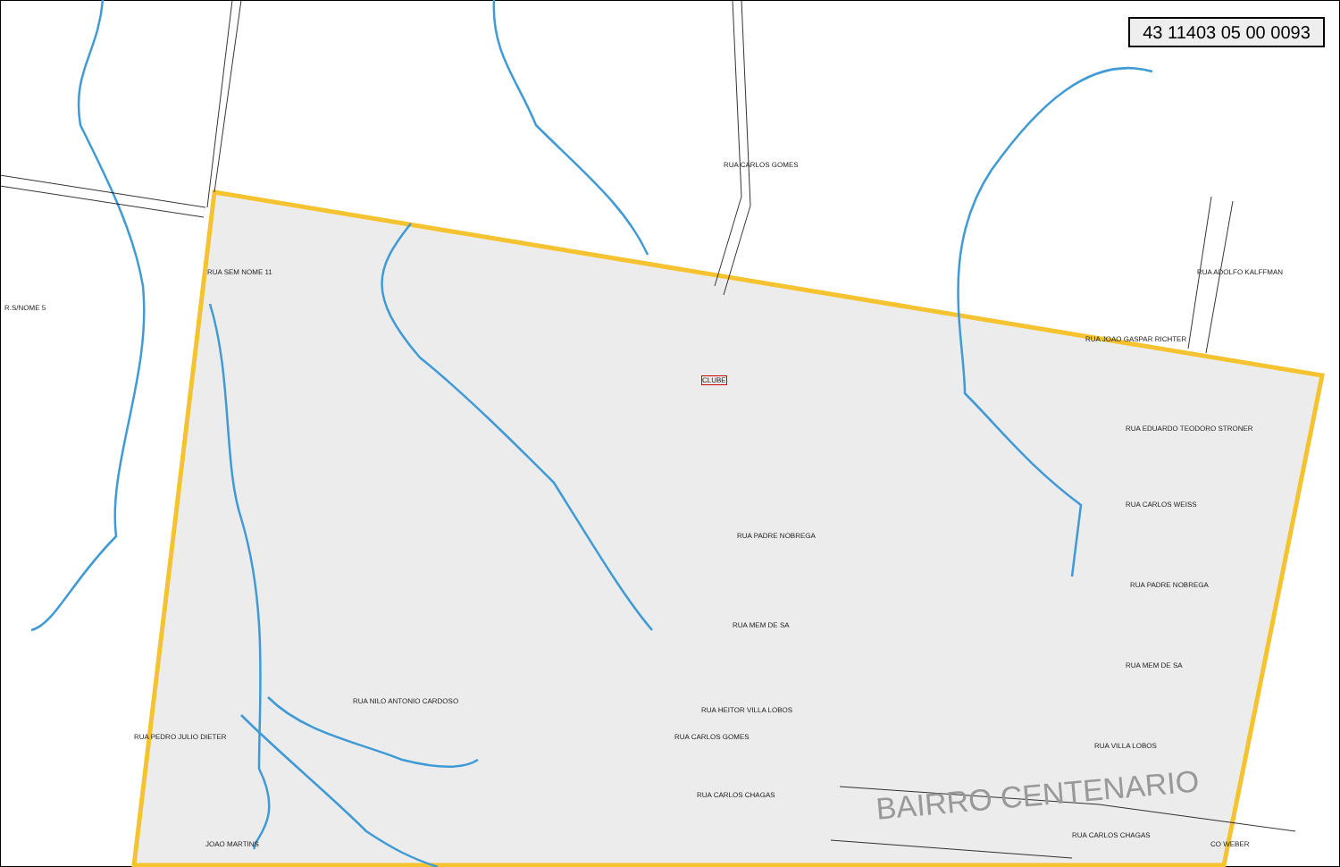43 11403 05 00 0093
RUA SEM NOME 11
RUA JOAO GASPAR RICHTER
RUA EDUARDO TEODORO STRONER
RUA CARLOS WEISS
RUA PADRE NOBREGA
RUA PADRE NOBREGA
RUA MEM DE SA
RUA MEM DE SA
RUA HEITOR VILLA LOBOS
RUA VILLA LOBOS
RUA CARLOS CHAGAS
RUA CARLOS CHAGAS
CLUBE
R.S/NOME 5
RUA PEDRO JULIO DIETER
RUA NILO ANTONIO CARDOSO
RUA CARLOS GOMES
RUA CARLOS GOMES
RUA ADOLFO KALFFMAN
JOAO MARTINS CO WEBER
BAIRRO CENTENARIO